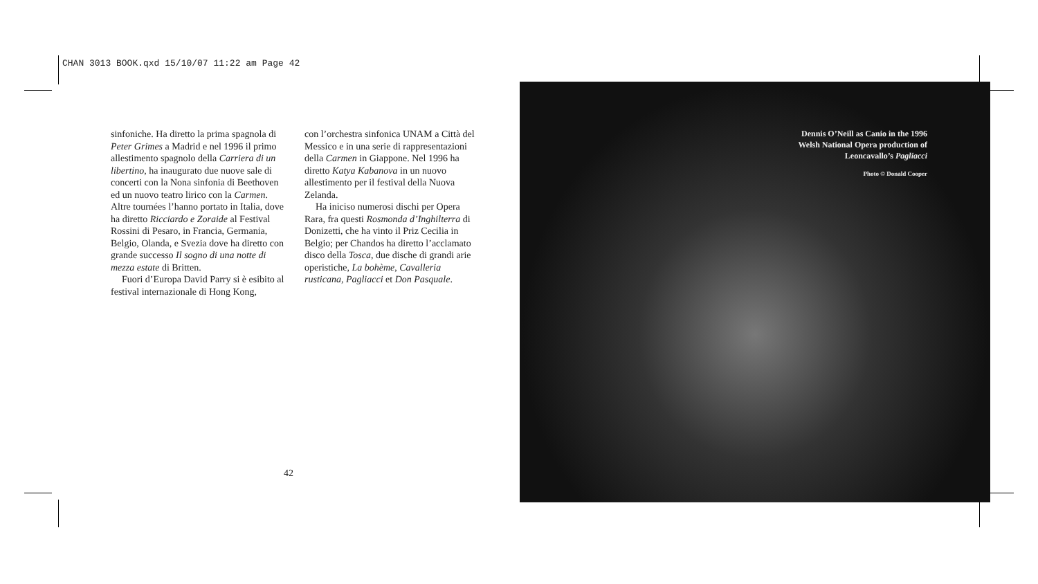CHAN 3013 BOOK.qxd 15/10/07 11:22 am Page 42
sinfoniche. Ha diretto la prima spagnola di Peter Grimes a Madrid e nel 1996 il primo allestimento spagnolo della Carriera di un libertino, ha inaugurato due nuove sale di concerti con la Nona sinfonia di Beethoven ed un nuovo teatro lirico con la Carmen. Altre tournées l’hanno portato in Italia, dove ha diretto Ricciardo e Zoraide al Festival Rossini di Pesaro, in Francia, Germania, Belgio, Olanda, e Svezia dove ha diretto con grande successo Il sogno di una notte di mezza estate di Britten.
Fuori d’Europa David Parry si è esibito al festival internazionale di Hong Kong,
con l’orchestra sinfonica UNAM a Città del Messico e in una serie di rappresentazioni della Carmen in Giappone. Nel 1996 ha diretto Katya Kabanova in un nuovo allestimento per il festival della Nuova Zelanda.
Ha iniciso numerosi dischi per Opera Rara, fra questi Rosmonda d’Inghilterra di Donizetti, che ha vinto il Priz Cecilia in Belgio; per Chandos ha diretto l’acclamato disco della Tosca, due dische di grandi arie operistiche, La bohème, Cavalleria rusticana, Pagliacci et Don Pasquale.
42
Dennis O’Neill as Canio in the 1996
Welsh National Opera production of
Leoncavallo’s Pagliacci
Photo © Donald Cooper